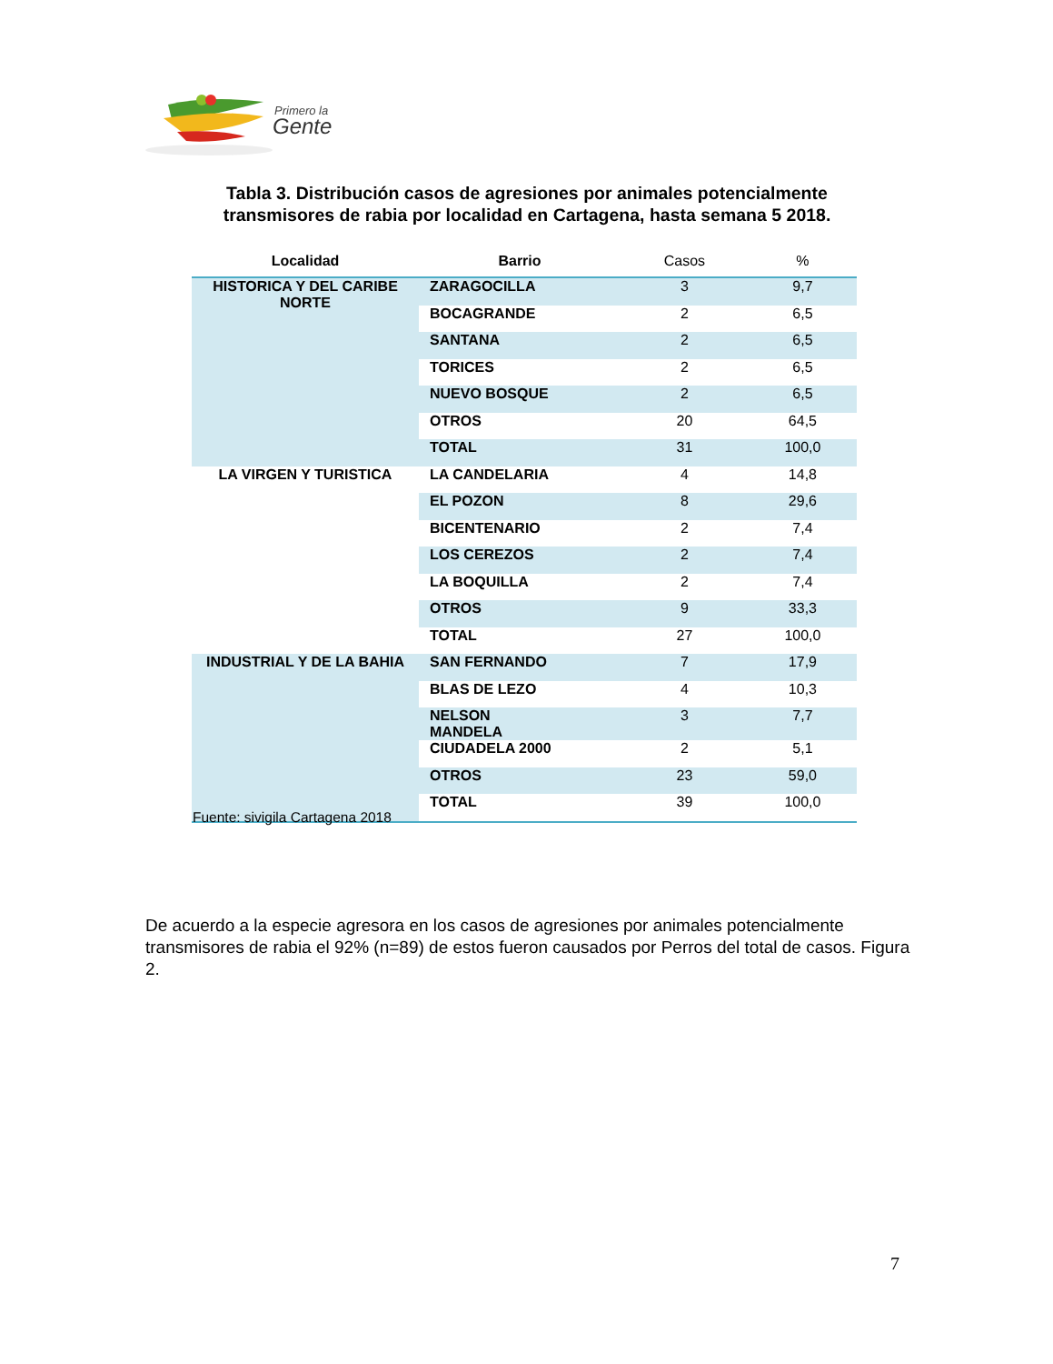Primero la
Gente
Tabla 3. Distribución casos de agresiones por animales potencialmente transmisores de rabia por localidad en Cartagena, hasta semana 5 2018.
| Localidad | Barrio | Casos | % |
| --- | --- | --- | --- |
| HISTORICA Y DEL CARIBE NORTE | ZARAGOCILLA | 3 | 9,7 |
| | BOCAGRANDE | 2 | 6,5 |
| | SANTANA | 2 | 6,5 |
| | TORICES | 2 | 6,5 |
| | NUEVO BOSQUE | 2 | 6,5 |
| | OTROS | 20 | 64,5 |
| | TOTAL | 31 | 100,0 |
| LA VIRGEN Y TURISTICA | LA CANDELARIA | 4 | 14,8 |
| | EL POZON | 8 | 29,6 |
| | BICENTENARIO | 2 | 7,4 |
| | LOS CEREZOS | 2 | 7,4 |
| | LA BOQUILLA | 2 | 7,4 |
| | OTROS | 9 | 33,3 |
| | TOTAL | 27 | 100,0 |
| INDUSTRIAL Y DE LA BAHIA | SAN FERNANDO | 7 | 17,9 |
| | BLAS DE LEZO | 4 | 10,3 |
| | NELSON MANDELA | 3 | 7,7 |
| | CIUDADELA 2000 | 2 | 5,1 |
| | OTROS | 23 | 59,0 |
| | TOTAL | 39 | 100,0 |
Fuente: sivigila Cartagena 2018
De acuerdo a la especie agresora en los casos de agresiones por animales potencialmente transmisores de rabia el 92% (n=89) de estos fueron causados por Perros del total de casos. Figura 2.
7